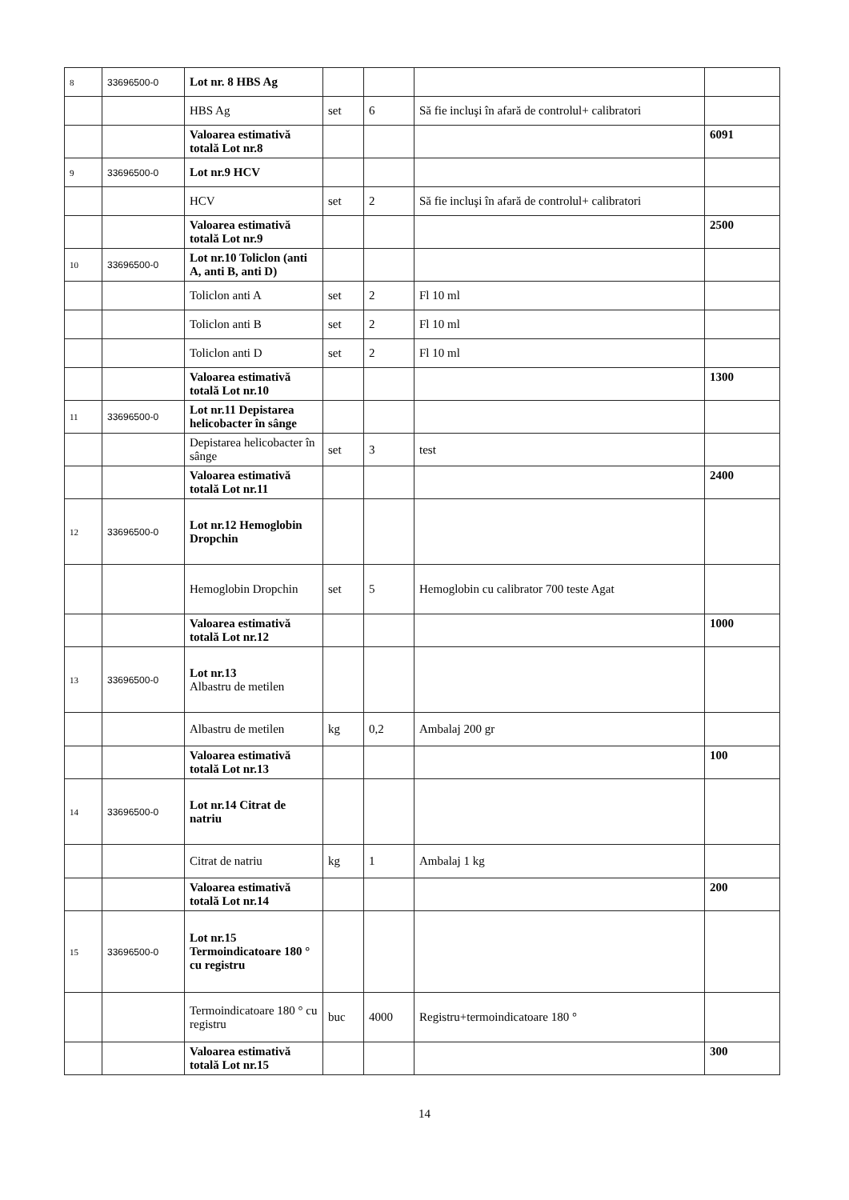| 8 | 33696500-0 | Lot nr. 8 HBS Ag | | | | |
| | | HBS Ag | set | 6 | Să fie incluşi în afară de controlul+ calibratori | |
| | | Valoarea estimativă totală Lot nr.8 | | | | 6091 |
| 9 | 33696500-0 | Lot nr.9 HCV | | | | |
| | | HCV | set | 2 | Să fie incluşi în afară de controlul+ calibratori | |
| | | Valoarea estimativă totală Lot nr.9 | | | | 2500 |
| 10 | 33696500-0 | Lot nr.10 Toliclon (anti A, anti B, anti D) | | | | |
| | | Toliclon anti A | set | 2 | Fl 10 ml | |
| | | Toliclon anti B | set | 2 | Fl 10 ml | |
| | | Toliclon anti D | set | 2 | Fl 10 ml | |
| | | Valoarea estimativă totală Lot nr.10 | | | | 1300 |
| 11 | 33696500-0 | Lot nr.11 Depistarea helicobacter în sânge | | | | |
| | | Depistarea helicobacter în sânge | set | 3 | test | |
| | | Valoarea estimativă totală Lot nr.11 | | | | 2400 |
| 12 | 33696500-0 | Lot nr.12 Hemoglobin Dropchin | | | | |
| | | Hemoglobin Dropchin | set | 5 | Hemoglobin cu calibrator 700 teste Agat | |
| | | Valoarea estimativă totală Lot nr.12 | | | | 1000 |
| 13 | 33696500-0 | Lot nr.13 Albastru de metilen | | | | |
| | | Albastru de metilen | kg | 0,2 | Ambalaj 200 gr | |
| | | Valoarea estimativă totală Lot nr.13 | | | | 100 |
| 14 | 33696500-0 | Lot nr.14 Citrat de natriu | | | | |
| | | Citrat de natriu | kg | 1 | Ambalaj 1 kg | |
| | | Valoarea estimativă totală Lot nr.14 | | | | 200 |
| 15 | 33696500-0 | Lot nr.15 Termoindicatoare 180 ° cu registru | | | | |
| | | Termoindicatoare 180 ° cu registru | buc | 4000 | Registru+termoindicatoare 180 ° | |
| | | Valoarea estimativă totală Lot nr.15 | | | | 300 |
14